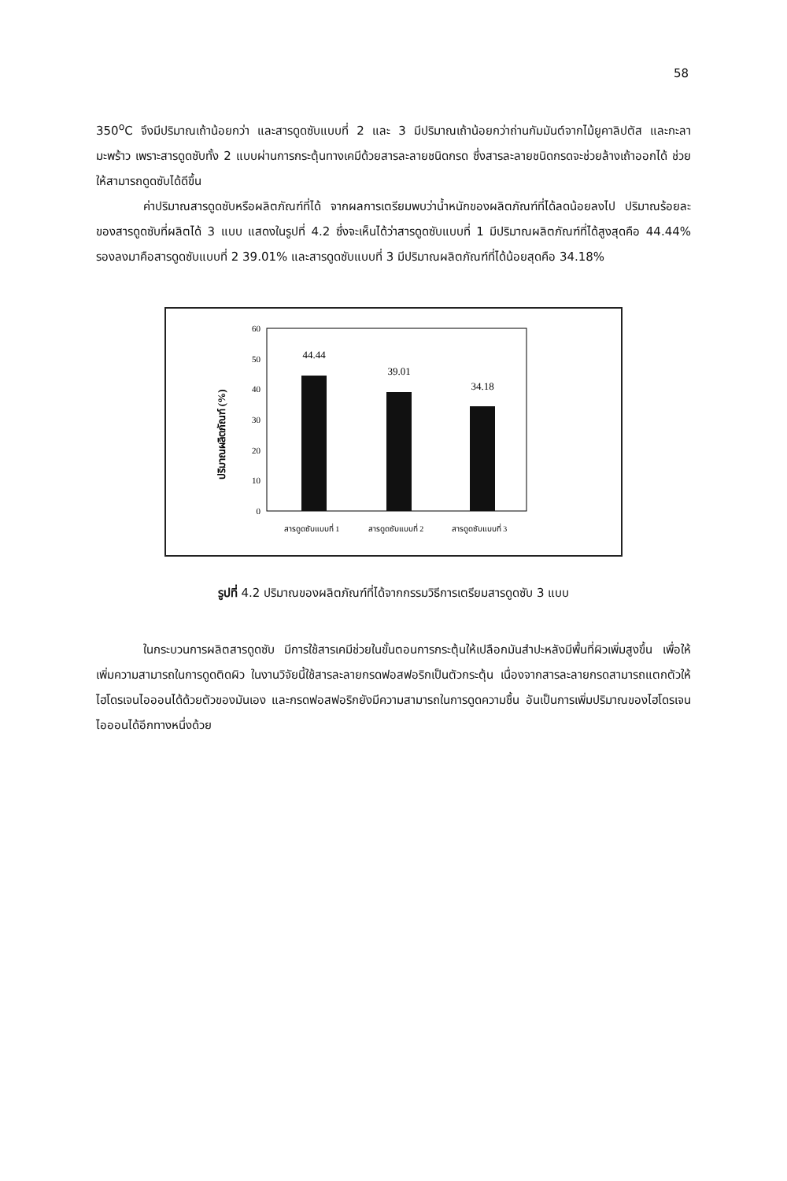58
350<sup>o</sup>C จึงมีปริมาณเถ้าน้อยกว่า และสารดูดซับแบบที่ 2 และ 3 มีปริมาณเถ้าน้อยกว่าถ่านกัมมันต์จากไม้ยูคาลิปตัส และกะลามะพร้าว เพราะสารดูดซับทั้ง 2 แบบผ่านการกระตุ้นทางเคมีด้วยสารละลายชนิดกรด ซึ่งสารละลายชนิดกรดจะช่วยล้างเถ้าออกได้ ช่วยให้สามารถดูดซับได้ดีขึ้น
ค่าปริมาณสารดูดซับหรือผลิตภัณฑ์ที่ได้ จากผลการเตรียมพบว่าน้ำหนักของผลิตภัณฑ์ที่ได้ลดน้อยลงไป ปริมาณร้อยละของสารดูดซับที่ผลิตได้ 3 แบบ แสดงในรูปที่ 4.2 ซึ่งจะเห็นได้ว่าสารดูดซับแบบที่ 1 มีปริมาณผลิตภัณฑ์ที่ได้สูงสุดคือ 44.44% รองลงมาคือสารดูดซับแบบที่ 2 39.01% และสารดูดซับแบบที่ 3 มีปริมาณผลิตภัณฑ์ที่ได้น้อยสุดคือ 34.18%
ปริมาณผลิตภัณฑ์ (%)
60
50
40
30
20
10
0
44.44
39.01
34.18
สารดูดซับแบบที่ 1
สารดูดซับแบบที่ 2
สารดูดซับแบบที่ 3
รูปที่ 4.2 ปริมาณของผลิตภัณฑ์ที่ได้จากกรรมวิธีการเตรียมสารดูดซับ 3 แบบ
ในกระบวนการผลิตสารดูดซับ มีการใช้สารเคมีช่วยในขั้นตอนการกระตุ้นให้เปลือกมันสำปะหลังมีพื้นที่ผิวเพิ่มสูงขึ้น เพื่อให้เพิ่มความสามารถในการดูดติดผิว ในงานวิจัยนี้ใช้สารละลายกรดฟอสฟอริกเป็นตัวกระตุ้น เนื่องจากสารละลายกรดสามารถแตกตัวให้ไฮโดรเจนไอออนได้ด้วยตัวของมันเอง และกรดฟอสฟอริกยังมีความสามารถในการดูดความชื้น อันเป็นการเพิ่มปริมาณของไฮโดรเจนไอออนได้อีกทางหนึ่งด้วย